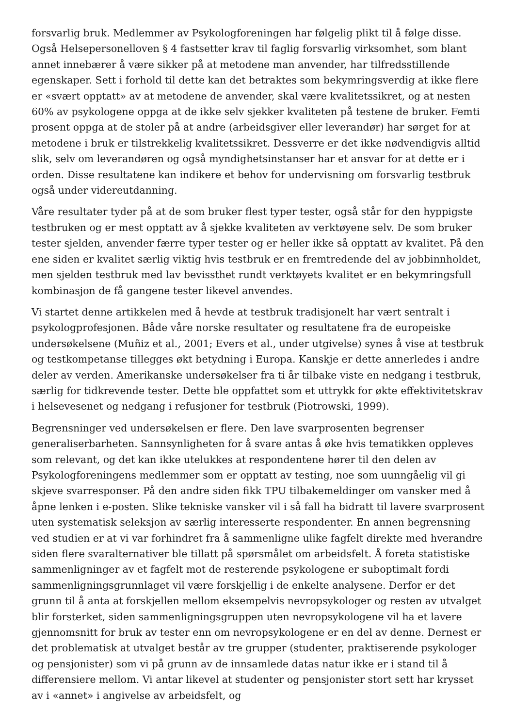forsvarlig bruk. Medlemmer av Psykologforeningen har følgelig plikt til å følge disse. Også Helsepersonelloven § 4 fastsetter krav til faglig forsvarlig virksomhet, som blant annet innebærer å være sikker på at metodene man anvender, har tilfredsstillende egenskaper. Sett i forhold til dette kan det betraktes som bekymringsverdig at ikke flere er «svært opptatt» av at metodene de anvender, skal være kvalitetssikret, og at nesten 60% av psykologene oppga at de ikke selv sjekker kvaliteten på testene de bruker. Femti prosent oppga at de stoler på at andre (arbeidsgiver eller leverandør) har sørget for at metodene i bruk er tilstrekkelig kvalitetssikret. Dessverre er det ikke nødvendigvis alltid slik, selv om leverandøren og også myndighetsinstanser har et ansvar for at dette er i orden. Disse resultatene kan indikere et behov for undervisning om forsvarlig testbruk også under videreutdanning.
Våre resultater tyder på at de som bruker flest typer tester, også står for den hyppigste testbruken og er mest opptatt av å sjekke kvaliteten av verktøyene selv. De som bruker tester sjelden, anvender færre typer tester og er heller ikke så opptatt av kvalitet. På den ene siden er kvalitet særlig viktig hvis testbruk er en fremtredende del av jobbinnholdet, men sjelden testbruk med lav bevissthet rundt verktøyets kvalitet er en bekymringsfull kombinasjon de få gangene tester likevel anvendes.
Vi startet denne artikkelen med å hevde at testbruk tradisjonelt har vært sentralt i psykologprofesjonen. Både våre norske resultater og resultatene fra de europeiske undersøkelsene (Muñiz et al., 2001; Evers et al., under utgivelse) synes å vise at testbruk og testkompetanse tillegges økt betydning i Europa. Kanskje er dette annerledes i andre deler av verden. Amerikanske undersøkelser fra ti år tilbake viste en nedgang i testbruk, særlig for tidkrevende tester. Dette ble oppfattet som et uttrykk for økte effektivitetskrav i helsevesenet og nedgang i refusjoner for testbruk (Piotrowski, 1999).
Begrensninger ved undersøkelsen er flere. Den lave svarprosenten begrenser generaliserbarheten. Sannsynligheten for å svare antas å øke hvis tematikken oppleves som relevant, og det kan ikke utelukkes at respondentene hører til den delen av Psykologforeningens medlemmer som er opptatt av testing, noe som uunngåelig vil gi skjeve svarresponser. På den andre siden fikk TPU tilbakemeldinger om vansker med å åpne lenken i e-posten. Slike tekniske vansker vil i så fall ha bidratt til lavere svarprosent uten systematisk seleksjon av særlig interesserte respondenter. En annen begrensning ved studien er at vi var forhindret fra å sammenligne ulike fagfelt direkte med hverandre siden flere svaralternativer ble tillatt på spørsmålet om arbeidsfelt. Å foreta statistiske sammenligninger av et fagfelt mot de resterende psykologene er suboptimalt fordi sammenligningsgrunnlaget vil være forskjellig i de enkelte analysene. Derfor er det grunn til å anta at forskjellen mellom eksempelvis nevropsykologer og resten av utvalget blir forsterket, siden sammenligningsgruppen uten nevropsykologene vil ha et lavere gjennomsnitt for bruk av tester enn om nevropsykologene er en del av denne. Dernest er det problematisk at utvalget består av tre grupper (studenter, praktiserende psykologer og pensjonister) som vi på grunn av de innsamlede datas natur ikke er i stand til å differensiere mellom. Vi antar likevel at studenter og pensjonister stort sett har krysset av i «annet» i angivelse av arbeidsfelt, og